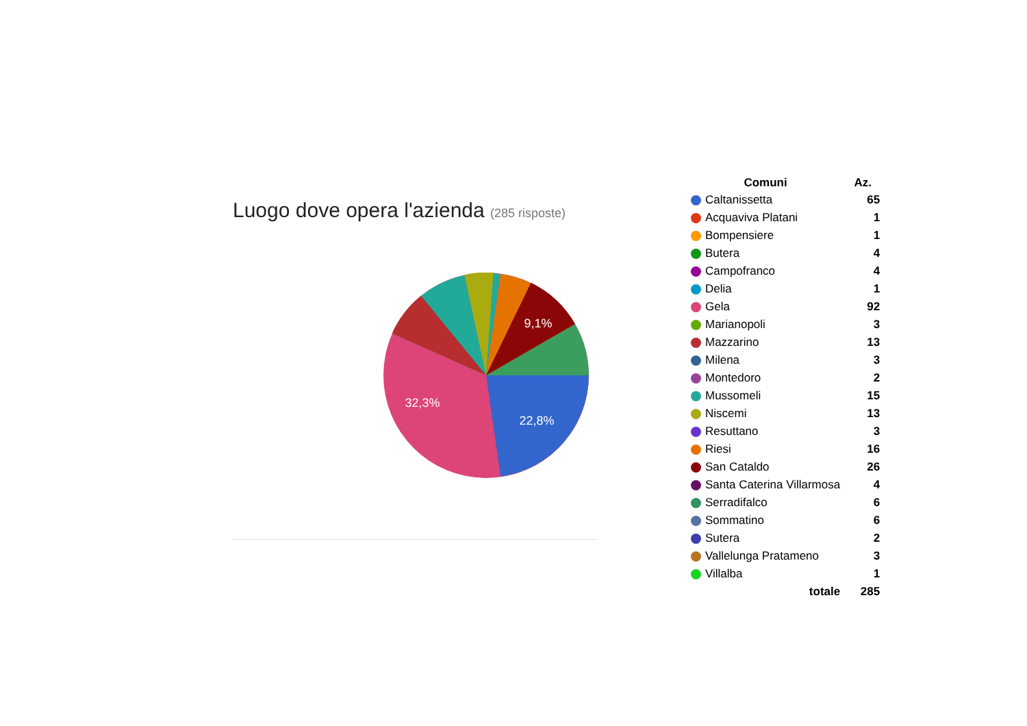Luogo dove opera l'azienda (285 risposte)
22,8%
32,3%
9,1%
| Comuni | Az. |
| --- | --- |
| Caltanissetta | 65 |
| Acquaviva Platani | 1 |
| Bompensiere | 1 |
| Butera | 4 |
| Campofranco | 4 |
| Delia | 1 |
| Gela | 92 |
| Marianopoli | 3 |
| Mazzarino | 13 |
| Milena | 3 |
| Montedoro | 2 |
| Mussomeli | 15 |
| Niscemi | 13 |
| Resuttano | 3 |
| Riesi | 16 |
| San Cataldo | 26 |
| Santa Caterina Villarmosa | 4 |
| Serradifalco | 6 |
| Sommatino | 6 |
| Sutera | 2 |
| Vallelunga Pratameno | 3 |
| Villalba | 1 |
| totale | 285 |